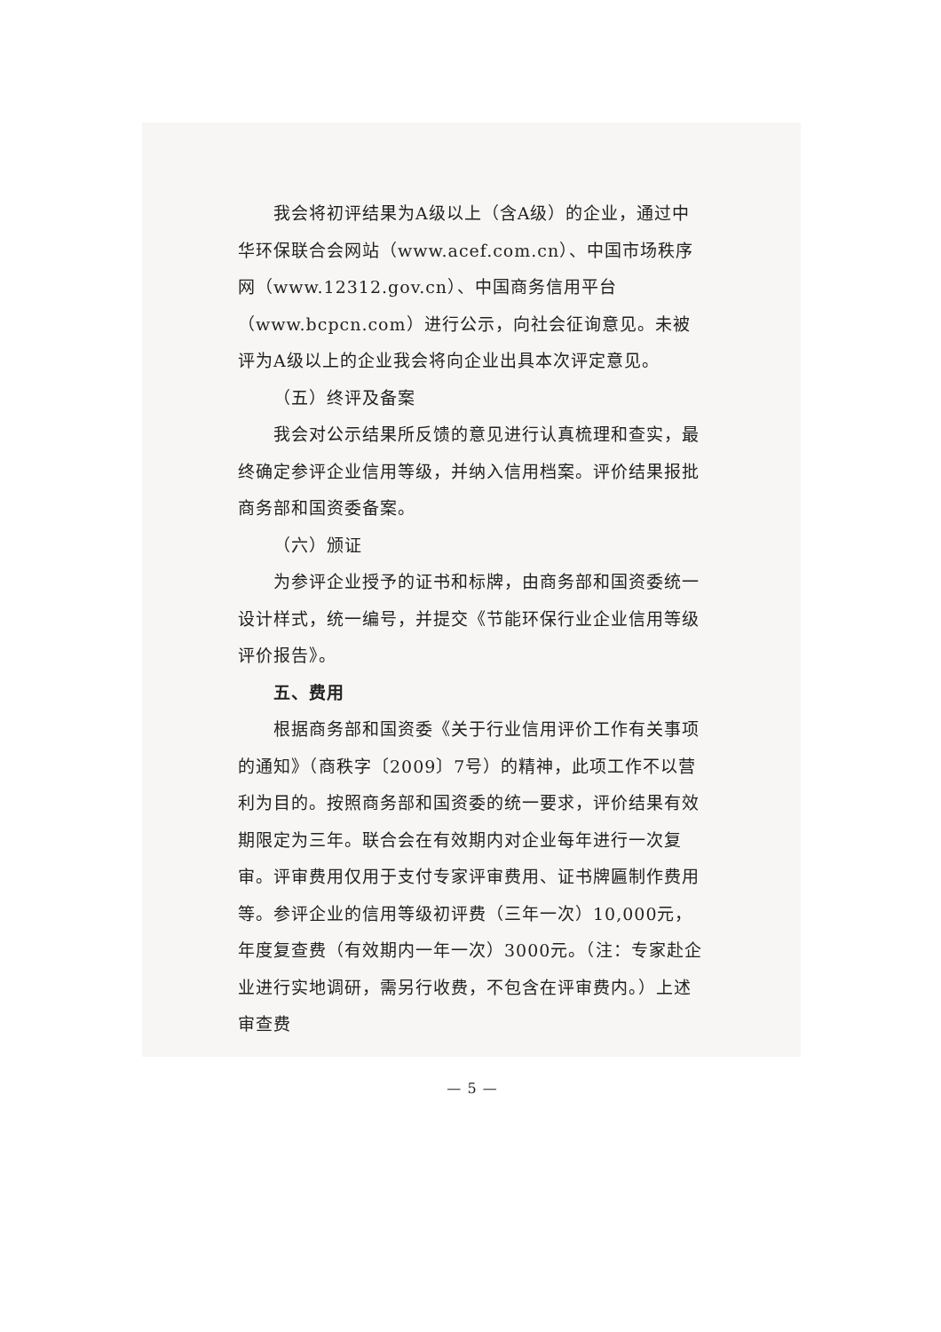我会将初评结果为A级以上（含A级）的企业，通过中华环保联合会网站（www.acef.com.cn）、中国市场秩序网（www.12312.gov.cn）、中国商务信用平台（www.bcpcn.com）进行公示，向社会征询意见。未被评为A级以上的企业我会将向企业出具本次评定意见。
（五）终评及备案
我会对公示结果所反馈的意见进行认真梳理和查实，最终确定参评企业信用等级，并纳入信用档案。评价结果报批商务部和国资委备案。
（六）颁证
为参评企业授予的证书和标牌，由商务部和国资委统一设计样式，统一编号，并提交《节能环保行业企业信用等级评价报告》。
五、费用
根据商务部和国资委《关于行业信用评价工作有关事项的通知》（商秩字〔2009〕7号）的精神，此项工作不以营利为目的。按照商务部和国资委的统一要求，评价结果有效期限定为三年。联合会在有效期内对企业每年进行一次复审。评审费用仅用于支付专家评审费用、证书牌匾制作费用等。参评企业的信用等级初评费（三年一次）10,000元，年度复查费（有效期内一年一次）3000元。（注：专家赴企业进行实地调研，需另行收费，不包含在评审费内。）上述审查费
— 5 —